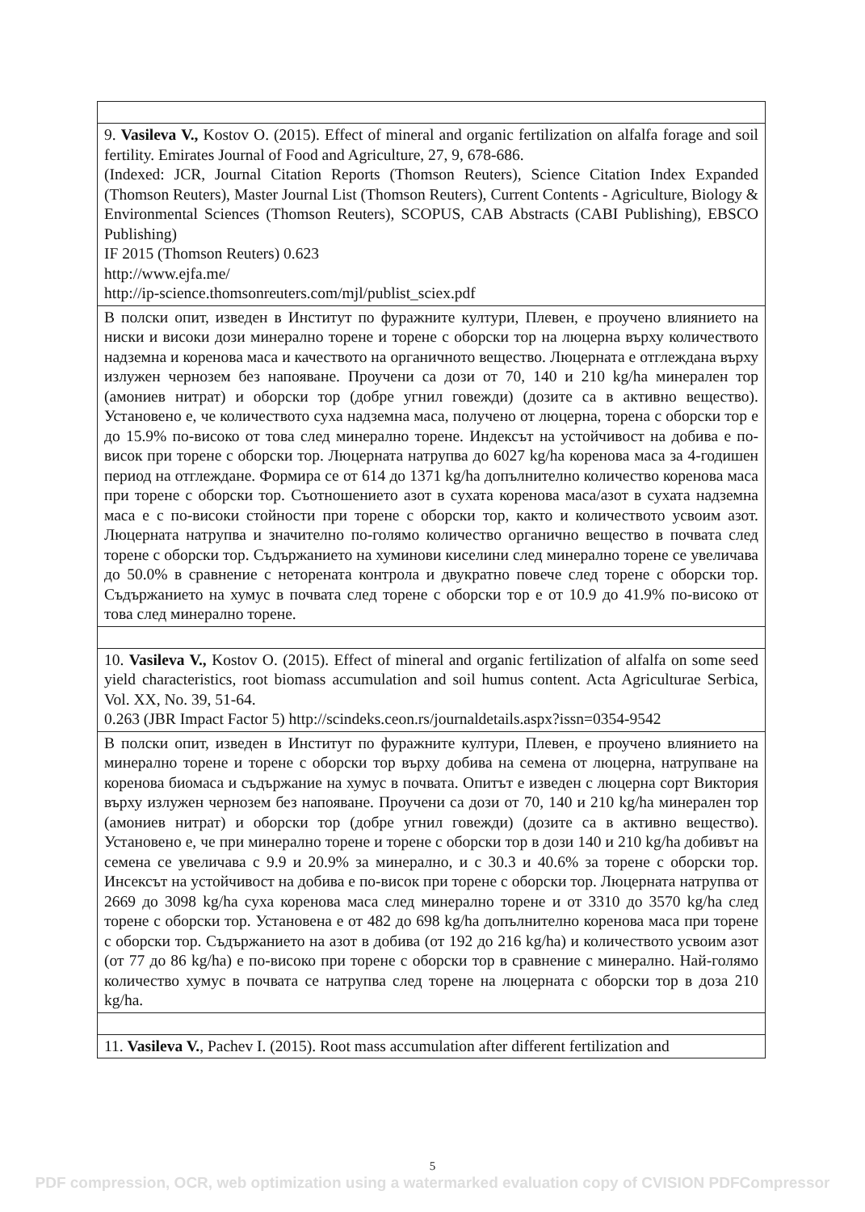| 9. Vasileva V., Kostov O. (2015). Effect of mineral and organic fertilization on alfalfa forage and soil fertility. Emirates Journal of Food and Agriculture, 27, 9, 678-686. (Indexed: JCR, Journal Citation Reports (Thomson Reuters), Science Citation Index Expanded (Thomson Reuters), Master Journal List (Thomson Reuters), Current Contents - Agriculture, Biology & Environmental Sciences (Thomson Reuters), SCOPUS, CAB Abstracts (CABI Publishing), EBSCO Publishing) IF 2015 (Thomson Reuters) 0.623 http://www.ejfa.me/ http://ip-science.thomsonreuters.com/mjl/publist_sciex.pdf |
| В полски опит, изведен в Институт по фуражните култури, Плевен, е проучено влиянието на ниски и високи дози минерално торене и торене с оборски тор на люцерна върху количеството надземна и коренова маса и качеството на органичното вещество. Люцерната е отглеждана върху излужен чернозем без напояване. Проучени са дози от 70, 140 и 210 kg/ha минерален тор (амониев нитрат) и оборски тор (добре угнил говежди) (дозите са в активно вещество). Установено е, че количеството суха надземна маса, получено от люцерна, торена с оборски тор е до 15.9% по-високо от това след минерално торене. Индексът на устойчивост на добива е по-висок при торене с оборски тор. Люцерната натрупва до 6027 kg/ha коренова маса за 4-годишен период на отглеждане. Формира се от 614 до 1371 kg/ha допълнително количество коренова маса при торене с оборски тор. Съотношението азот в сухата коренова маса/азот в сухата надземна маса е с по-високи стойности при торене с оборски тор, както и количеството усвоим азот. Люцерната натрупва и значително по-голямо количество органично вещество в почвата след торене с оборски тор. Съдържанието на хуминови киселини след минерално торене се увеличава до 50.0% в сравнение с неторената контрола и двукратно повече след торене с оборски тор. Съдържанието на хумус в почвата след торене с оборски тор е от 10.9 до 41.9% по-високо от това след минерално торене. |
| 10. Vasileva V., Kostov O. (2015). Effect of mineral and organic fertilization of alfalfa on some seed yield characteristics, root biomass accumulation and soil humus content. Acta Agriculturae Serbica, Vol. XX, No. 39, 51-64. 0.263 (JBR Impact Factor 5) http://scindeks.ceon.rs/journaldetails.aspx?issn=0354-9542 |
| В полски опит, изведен в Институт по фуражните култури, Плевен, е проучено влиянието на минерално торене и торене с оборски тор върху добива на семена от люцерна, натрупване на коренова биомаса и съдържание на хумус в почвата. Опитът е изведен с люцерна сорт Виктория върху излужен чернозем без напояване. Проучени са дози от 70, 140 и 210 kg/ha минерален тор (амониев нитрат) и оборски тор (добре угнил говежди) (дозите са в активно вещество). Установено е, че при минерално торене и торене с оборски тор в дози 140 и 210 kg/ha добивът на семена се увеличава с 9.9 и 20.9% за минерално, и с 30.3 и 40.6% за торене с оборски тор. Инсексът на устойчивост на добива е по-висок при торене с оборски тор. Люцерната натрупва от 2669 до 3098 kg/ha суха коренова маса след минерално торене и от 3310 до 3570 kg/ha след торене с оборски тор. Установена е от 482 до 698 kg/ha допълнително коренова маса при торене с оборски тор. Съдържанието на азот в добива (от 192 до 216 kg/ha) и количеството усвоим азот (от 77 до 86 kg/ha) е по-високо при торене с оборски тор в сравнение с минерално. Най-голямо количество хумус в почвата се натрупва след торене на люцерната с оборски тор в доза 210 kg/ha. |
| 11. Vasileva V. , Pachev I. (2015). Root mass accumulation after different fertilization and |
5
PDF compression, OCR, web optimization using a watermarked evaluation copy of CVISION PDFCompressor